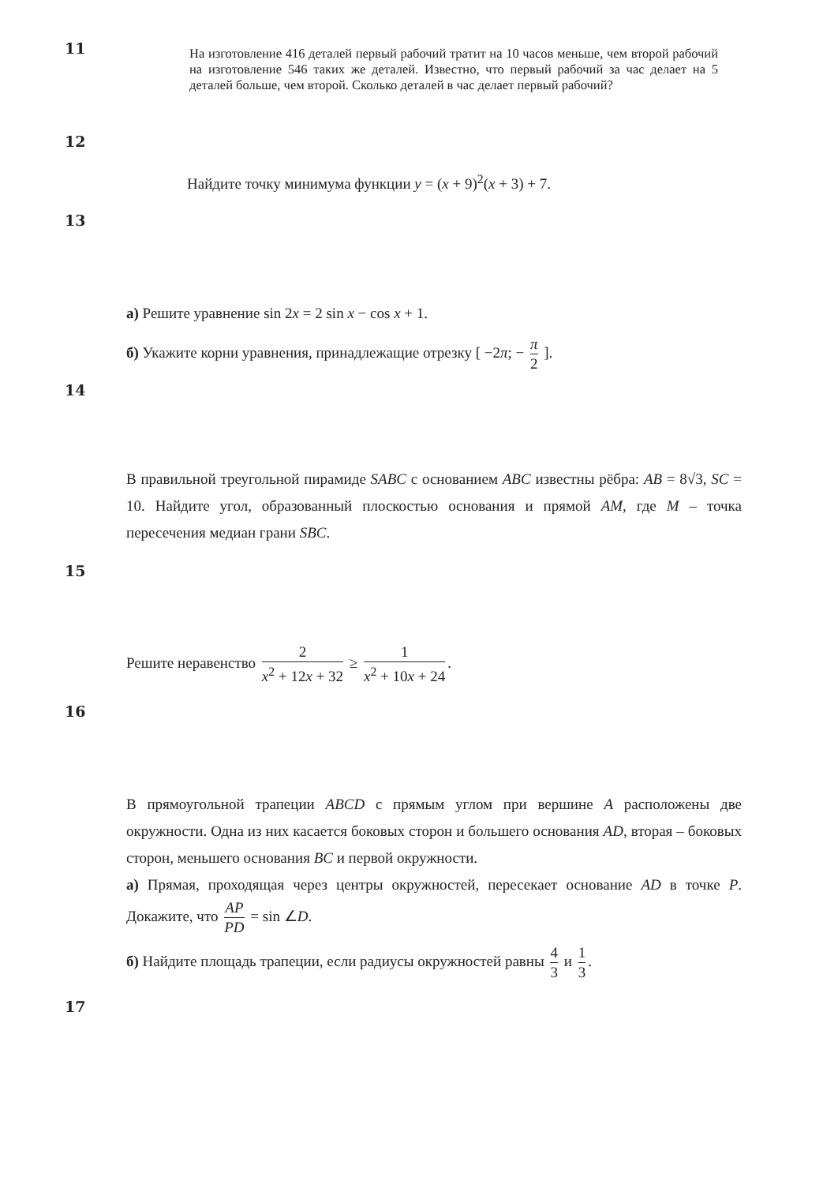11
На изготовление 416 деталей первый рабочий тратит на 10 часов меньше, чем второй рабочий на изготовление 546 таких же деталей. Известно, что первый рабочий за час делает на 5 деталей больше, чем второй. Сколько деталей в час делает первый рабочий?
12
Найдите точку минимума функции y = (x + 9)<sup>2</sup>(x + 3) + 7.
13
а) Решите уравнение sin 2x = 2 sin x − cos x + 1.
б) Укажите корни уравнения, принадлежащие отрезку [ −2π; − π 2 ].
14
В правильной треугольной пирамиде SABC с основанием ABC известны рёбра: AB = 8√3, SC = 10. Найдите угол, образованный плоскостью основания и прямой AM, где M – точка пересечения медиан грани SBC.
15
Решите неравенство 2 x<sup>2</sup> + 12x + 32 ≥ 1 x<sup>2</sup> + 10x + 24.
16
В прямоугольной трапеции ABCD с прямым углом при вершине A расположены две окружности. Одна из них касается боковых сторон и большего основания AD, вторая – боковых сторон, меньшего основания BC и первой окружности.
а) Прямая, проходящая через центры окружностей, пересекает основание AD в точке P. Докажите, что AP PD = sin ∠D.
б) Найдите площадь трапеции, если радиусы окружностей равны 4 3 и 1 3.
17